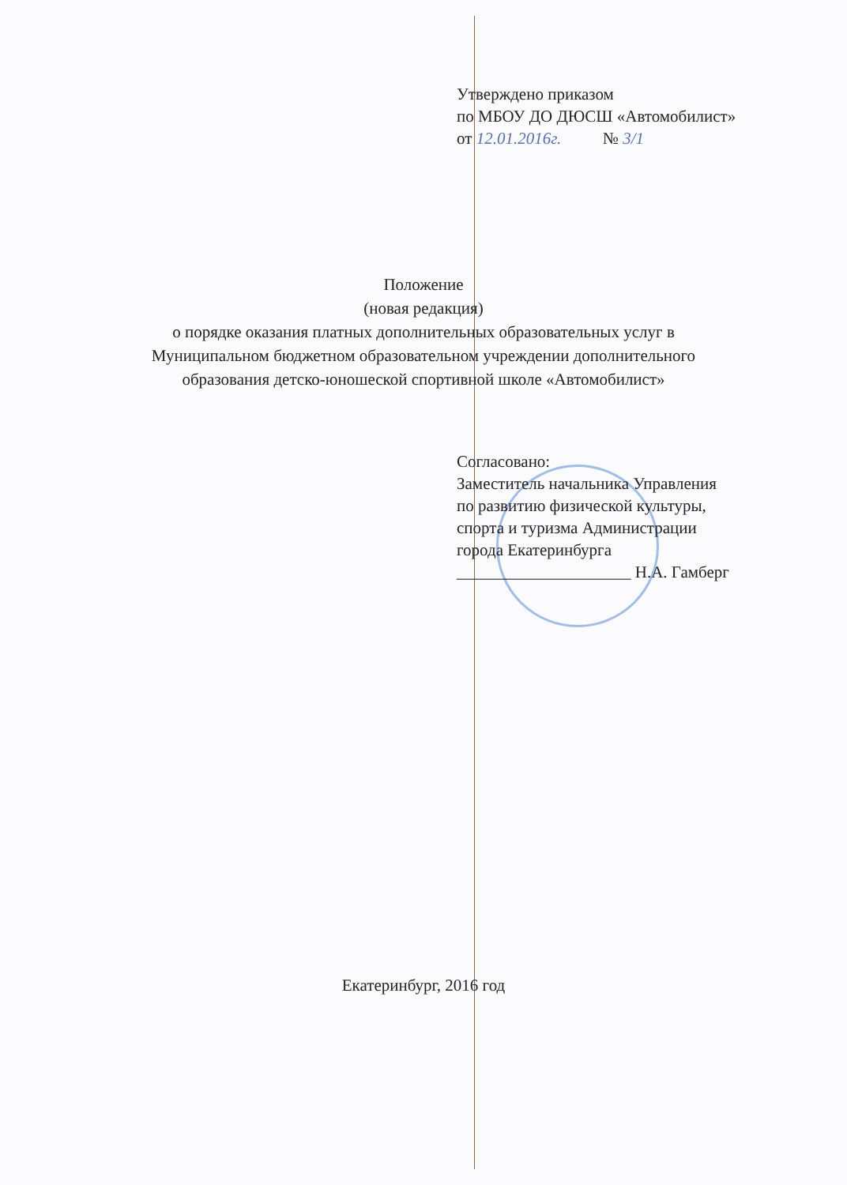Утверждено приказом
по МБОУ ДО ДЮСШ «Автомобилист»
от 12.01.2016г. № 3/1
Положение
(новая редакция)
о порядке оказания платных дополнительных образовательных услуг в
Муниципальном бюджетном образовательном учреждении дополнительного
образования детско-юношеской спортивной школе «Автомобилист»
Согласовано:
Заместитель начальника Управления
по развитию физической культуры,
спорта и туризма Администрации
города Екатеринбурга
_____________________ Н.А. Гамберг
Екатеринбург, 2016 год